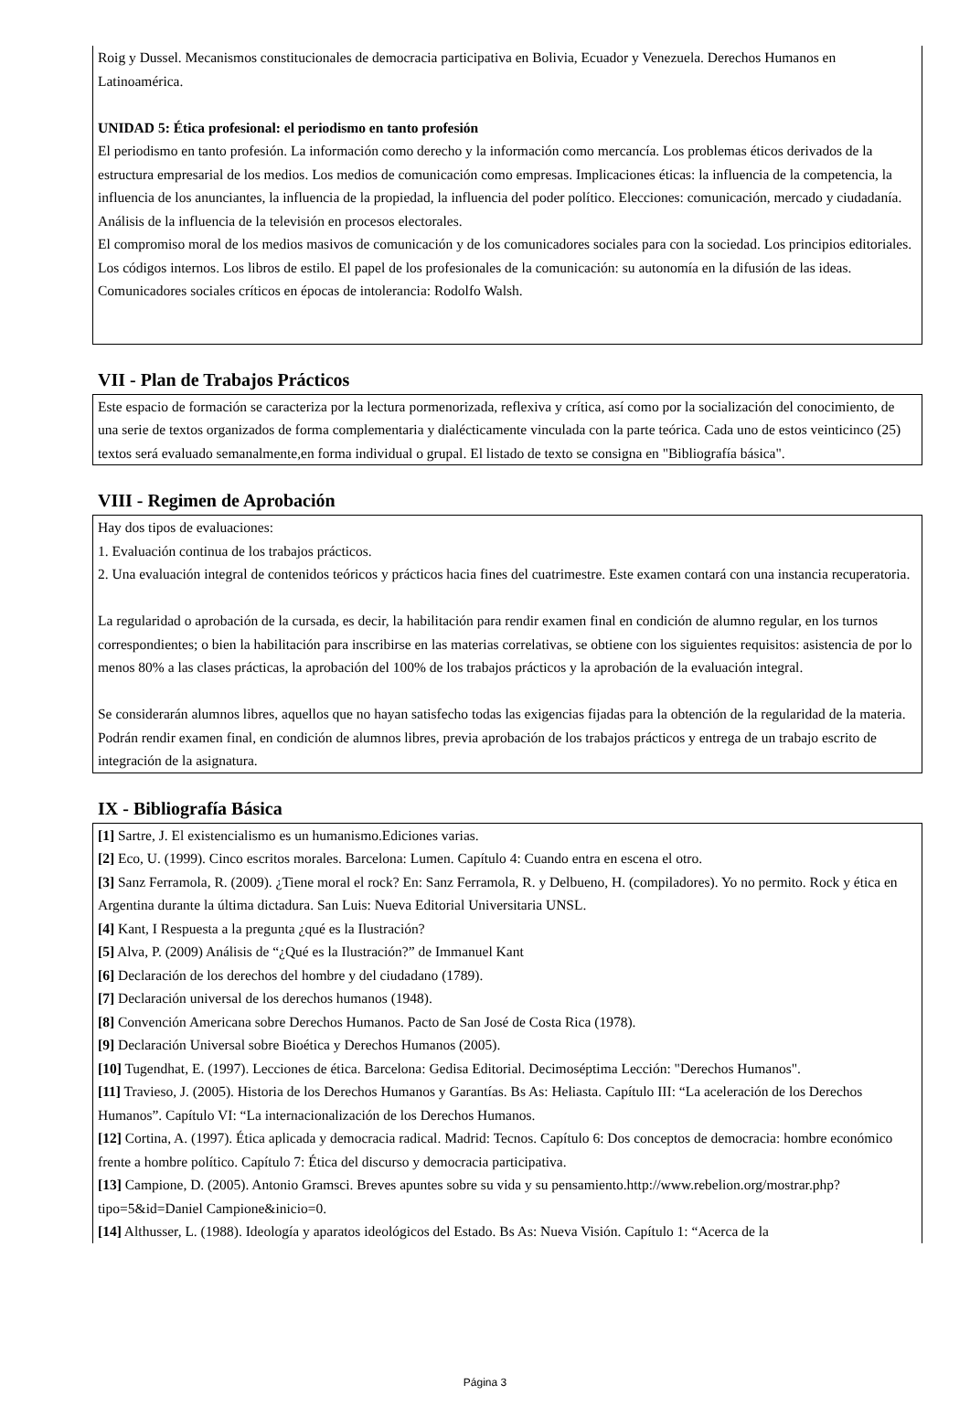Roig y Dussel. Mecanismos constitucionales de democracia participativa en Bolivia, Ecuador y Venezuela. Derechos Humanos en Latinoamérica.
UNIDAD 5: Ética profesional: el periodismo en tanto profesión
El periodismo en tanto profesión. La información como derecho y la información como mercancía. Los problemas éticos derivados de la estructura empresarial de los medios. Los medios de comunicación como empresas. Implicaciones éticas: la influencia de la competencia, la influencia de los anunciantes, la influencia de la propiedad, la influencia del poder político. Elecciones: comunicación, mercado y ciudadanía. Análisis de la influencia de la televisión en procesos electorales.
El compromiso moral de los medios masivos de comunicación y de los comunicadores sociales para con la sociedad. Los principios editoriales. Los códigos internos. Los libros de estilo. El papel de los profesionales de la comunicación: su autonomía en la difusión de las ideas. Comunicadores sociales críticos en épocas de intolerancia: Rodolfo Walsh.
VII - Plan de Trabajos Prácticos
Este espacio de formación se caracteriza por la lectura pormenorizada, reflexiva y crítica, así como por la socialización del conocimiento, de una serie de textos organizados de forma complementaria y dialécticamente vinculada con la parte teórica. Cada uno de estos veinticinco (25) textos será evaluado semanalmente,en forma individual o grupal. El listado de texto se consigna en "Bibliografía básica".
VIII - Regimen de Aprobación
Hay dos tipos de evaluaciones:
1. Evaluación continua de los trabajos prácticos.
2. Una evaluación integral de contenidos teóricos y prácticos hacia fines del cuatrimestre. Este examen contará con una instancia recuperatoria.
La regularidad o aprobación de la cursada, es decir, la habilitación para rendir examen final en condición de alumno regular, en los turnos correspondientes; o bien la habilitación para inscribirse en las materias correlativas, se obtiene con los siguientes requisitos: asistencia de por lo menos 80% a las clases prácticas, la aprobación del 100% de los trabajos prácticos y la aprobación de la evaluación integral.
Se considerarán alumnos libres, aquellos que no hayan satisfecho todas las exigencias fijadas para la obtención de la regularidad de la materia. Podrán rendir examen final, en condición de alumnos libres, previa aprobación de los trabajos prácticos y entrega de un trabajo escrito de integración de la asignatura.
IX - Bibliografía Básica
[1] Sartre, J. El existencialismo es un humanismo.Ediciones varias.
[2] Eco, U. (1999). Cinco escritos morales. Barcelona: Lumen. Capítulo 4: Cuando entra en escena el otro.
[3] Sanz Ferramola, R. (2009). ¿Tiene moral el rock? En: Sanz Ferramola, R. y Delbueno, H. (compiladores). Yo no permito. Rock y ética en Argentina durante la última dictadura. San Luis: Nueva Editorial Universitaria UNSL.
[4] Kant, I Respuesta a la pregunta ¿qué es la Ilustración?
[5] Alva, P. (2009) Análisis de “¿Qué es la Ilustración?” de Immanuel Kant
[6] Declaración de los derechos del hombre y del ciudadano (1789).
[7] Declaración universal de los derechos humanos (1948).
[8] Convención Americana sobre Derechos Humanos. Pacto de San José de Costa Rica (1978).
[9] Declaración Universal sobre Bioética y Derechos Humanos (2005).
[10] Tugendhat, E. (1997). Lecciones de ética. Barcelona: Gedisa Editorial. Decimoséptima Lección: "Derechos Humanos".
[11] Travieso, J. (2005). Historia de los Derechos Humanos y Garantías. Bs As: Heliasta. Capítulo III: “La aceleración de los Derechos Humanos”. Capítulo VI: “La internacionalización de los Derechos Humanos.
[12] Cortina, A. (1997). Ética aplicada y democracia radical. Madrid: Tecnos. Capítulo 6: Dos conceptos de democracia: hombre económico frente a hombre político. Capítulo 7: Ética del discurso y democracia participativa.
[13] Campione, D. (2005). Antonio Gramsci. Breves apuntes sobre su vida y su pensamiento.http://www.rebelion.org/mostrar.php?tipo=5&id=Daniel Campione&inicio=0.
[14] Althusser, L. (1988). Ideología y aparatos ideológicos del Estado. Bs As: Nueva Visión. Capítulo 1: “Acerca de la
Página 3